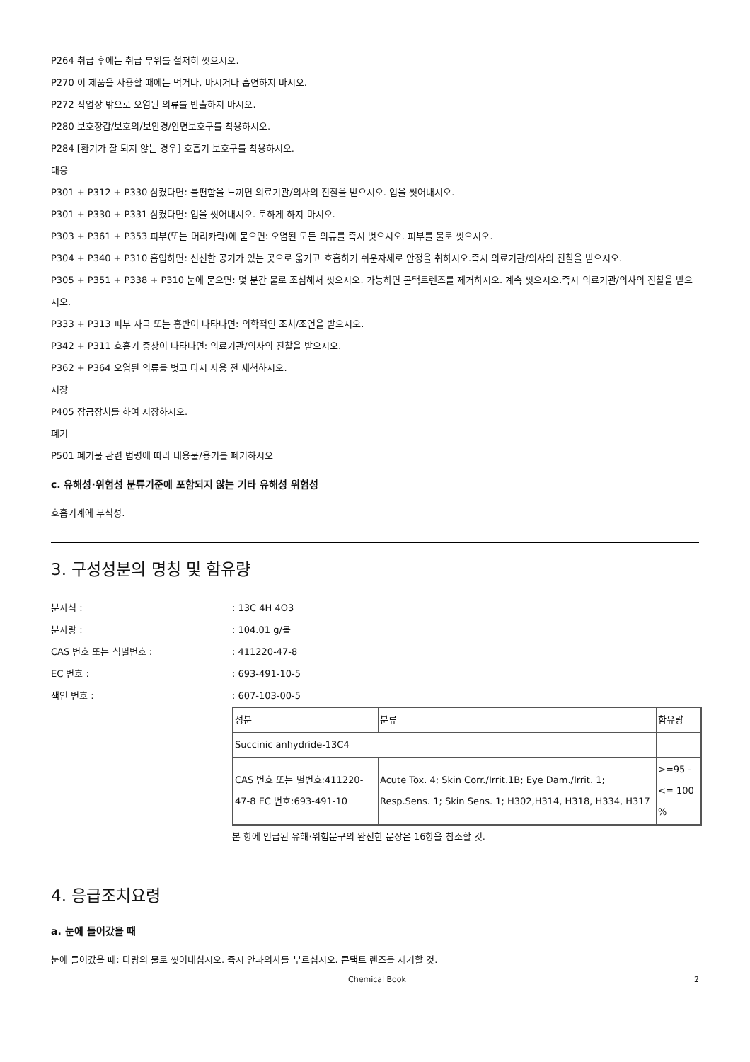P264 취급 후에는 취급 부위를 철저히 씻으시오.
P270 이 제품을 사용할 때에는 먹거나, 마시거나 흡연하지 마시오.
P272 작업장 밖으로 오염된 의류를 반출하지 마시오.
P280 보호장갑/보호의/보안경/안면보호구를 착용하시오.
P284 [환기가 잘 되지 않는 경우] 호흡기 보호구를 착용하시오.
대응
P301 + P312 + P330 삼켰다면: 불편함을 느끼면 의료기관/의사의 진찰을 받으시오. 입을 씻어내시오.
P301 + P330 + P331 삼켰다면: 입을 씻어내시오. 토하게 하지 마시오.
P303 + P361 + P353 피부(또는 머리카락)에 묻으면: 오염된 모든 의류를 즉시 벗으시오. 피부를 물로 씻으시오.
P304 + P340 + P310 흡입하면: 신선한 공기가 있는 곳으로 옮기고 호흡하기 쉬운자세로 안정을 취하시오.즉시 의료기관/의사의 진찰을 받으시오.
P305 + P351 + P338 + P310 눈에 묻으면: 몇 분간 물로 조심해서 씻으시오. 가능하면 콘택트렌즈를 제거하시오. 계속 씻으시오.즉시 의료기관/의사의 진찰을 받으시오.
P333 + P313 피부 자극 또는 홍반이 나타나면: 의학적인 조치/조언을 받으시오.
P342 + P311 호흡기 증상이 나타나면: 의료기관/의사의 진찰을 받으시오.
P362 + P364 오염된 의류를 벗고 다시 사용 전 세척하시오.
저장
P405 잠금장치를 하여 저장하시오.
폐기
P501 폐기물 관련 법령에 따라 내용물/용기를 폐기하시오
c. 유해성·위험성 분류기준에 포함되지 않는 기타 유해성 위험성
호흡기계에 부식성.
3. 구성성분의 명칭 및 함유량
분자식 :: 13C 4H 4O3
분자량 :: 104.01 g/몰
CAS 번호 또는 식별번호 :: 411220-47-8
EC 번호 :: 693-491-10-5
색인 번호 :: 607-103-00-5
| 성분 | 분류 | 함유량 |
| Succinic anhydride-13C4 | | |
| CAS 번호 또는 별번호:411220-47-8 EC 번호:693-491-10 | Acute Tox. 4; Skin Corr./Irrit.1B; Eye Dam./Irrit. 1; Resp.Sens. 1; Skin Sens. 1; H302,H314, H318, H334, H317 | >=95 - <= 100 % |
본 항에 언급된 유해·위험문구의 완전한 문장은 16항을 참조할 것.
4. 응급조치요령
a. 눈에 들어갔을 때
눈에 들어갔을 때: 다량의 물로 씻어내십시오. 즉시 안과의사를 부르십시오. 콘택트 렌즈를 제거할 것.
Chemical Book 2